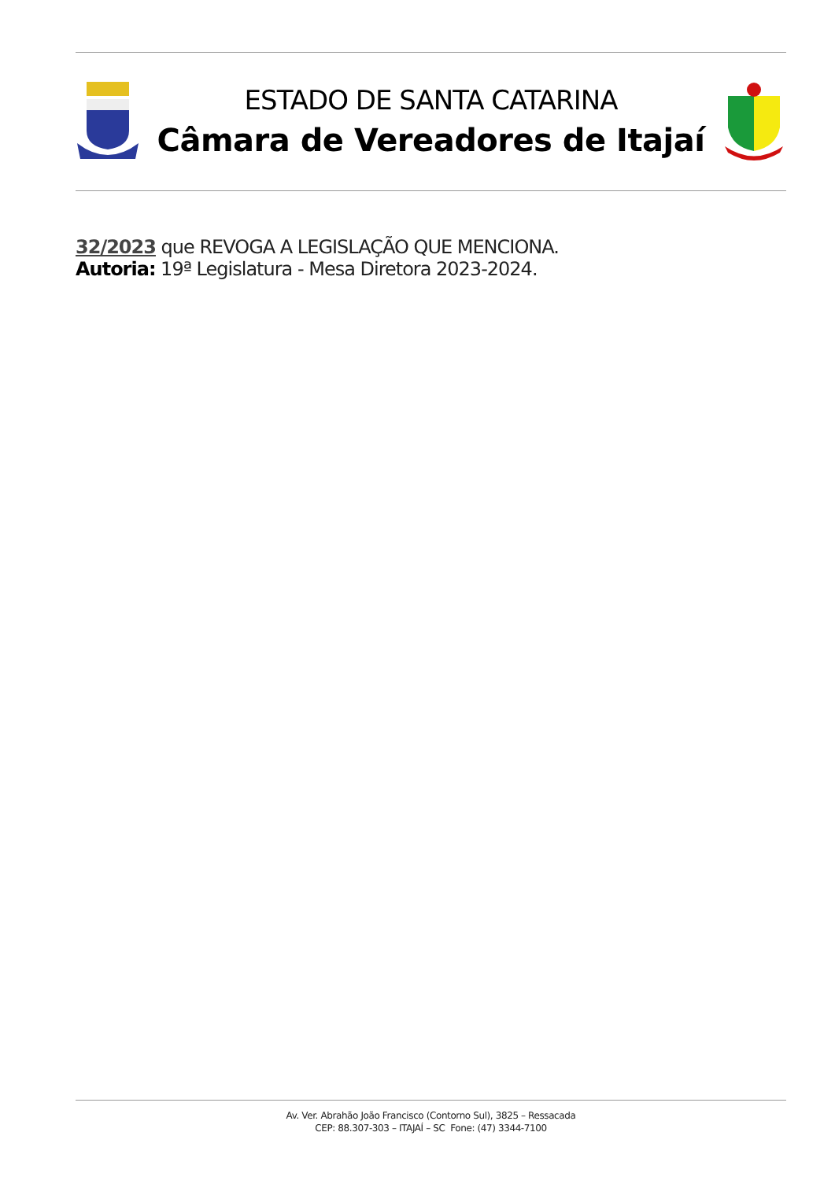ESTADO DE SANTA CATARINA
Câmara de Vereadores de Itajaí
32/2023 que REVOGA A LEGISLAÇÃO QUE MENCIONA.
Autoria: 19ª Legislatura - Mesa Diretora 2023-2024.
Av. Ver. Abrahão João Francisco (Contorno Sul), 3825 – Ressacada
CEP: 88.307-303 – ITAJAÍ – SC Fone: (47) 3344-7100